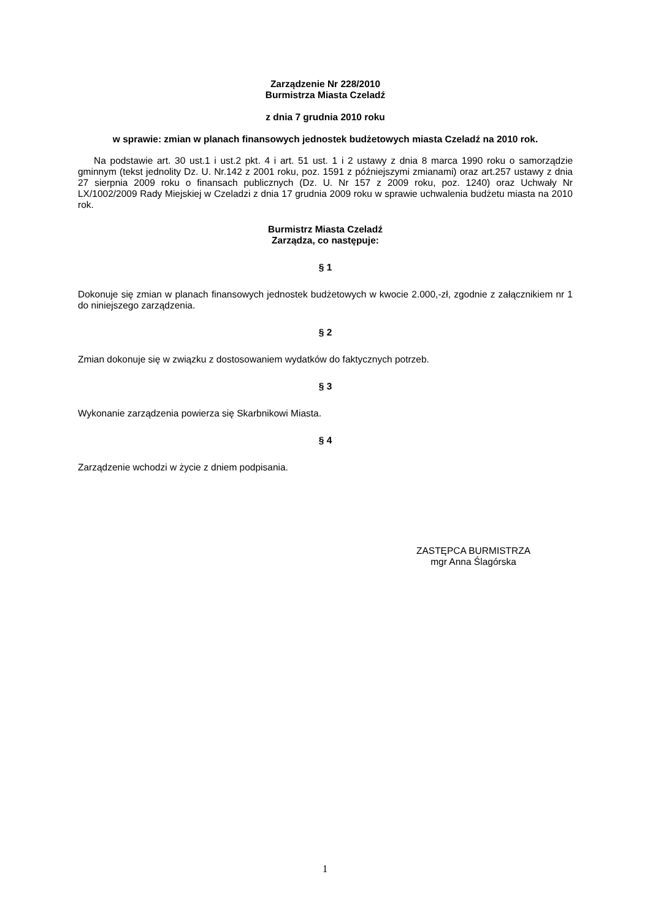Zarządzenie Nr 228/2010
Burmistrza Miasta Czeladź
z dnia 7 grudnia 2010 roku
w sprawie: zmian w planach finansowych jednostek budżetowych miasta Czeladź na 2010 rok.
Na podstawie art. 30 ust.1 i ust.2 pkt. 4 i art. 51 ust. 1 i 2 ustawy z dnia 8 marca 1990 roku o samorządzie gminnym (tekst jednolity Dz. U. Nr.142 z 2001 roku, poz. 1591 z późniejszymi zmianami) oraz art.257 ustawy z dnia 27 sierpnia 2009 roku o finansach publicznych (Dz. U. Nr 157 z 2009 roku, poz. 1240) oraz Uchwały Nr LX/1002/2009 Rady Miejskiej w Czeladzi z dnia 17 grudnia 2009 roku w sprawie uchwalenia budżetu miasta na 2010 rok.
Burmistrz Miasta Czeladź
Zarządza, co następuje:
§ 1
Dokonuje się zmian w planach finansowych jednostek budżetowych w kwocie 2.000,-zł, zgodnie z załącznikiem nr 1 do niniejszego zarządzenia.
§ 2
Zmian dokonuje się w związku z dostosowaniem wydatków do faktycznych potrzeb.
§ 3
Wykonanie zarządzenia powierza się Skarbnikowi Miasta.
§ 4
Zarządzenie wchodzi w życie z dniem podpisania.
ZASTĘPCA BURMISTRZA
mgr Anna Ślagórska
1